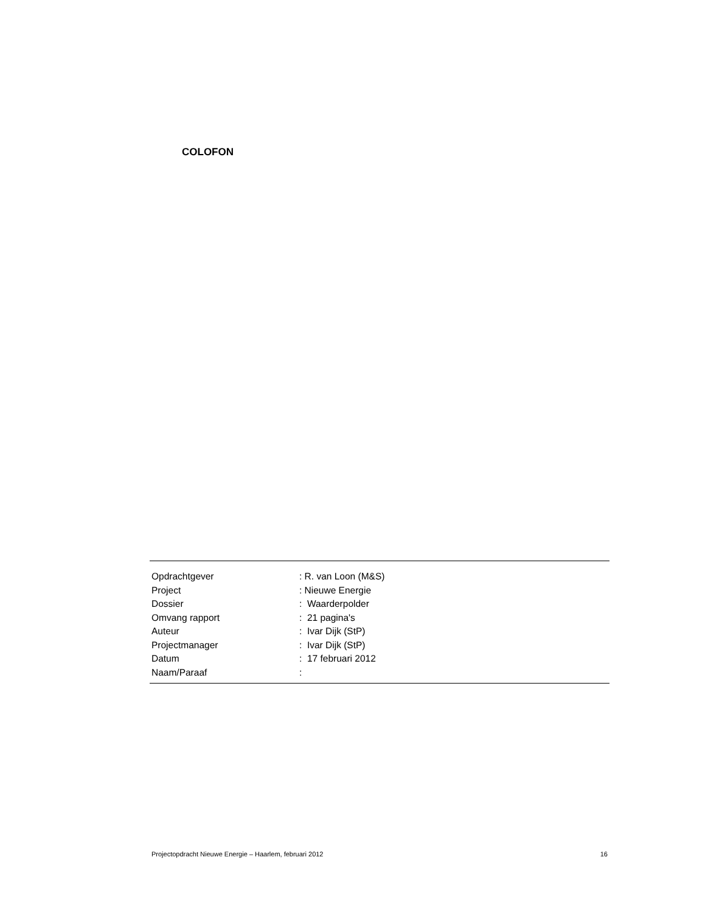COLOFON
| Opdrachtgever | : R. van Loon (M&S) |
| Project | : Nieuwe Energie |
| Dossier | : Waarderpolder |
| Omvang rapport | : 21 pagina's |
| Auteur | : Ivar Dijk (StP) |
| Projectmanager | : Ivar Dijk (StP) |
| Datum | : 17 februari 2012 |
| Naam/Paraaf | : |
Projectopdracht Nieuwe Energie – Haarlem, februari 2012 16